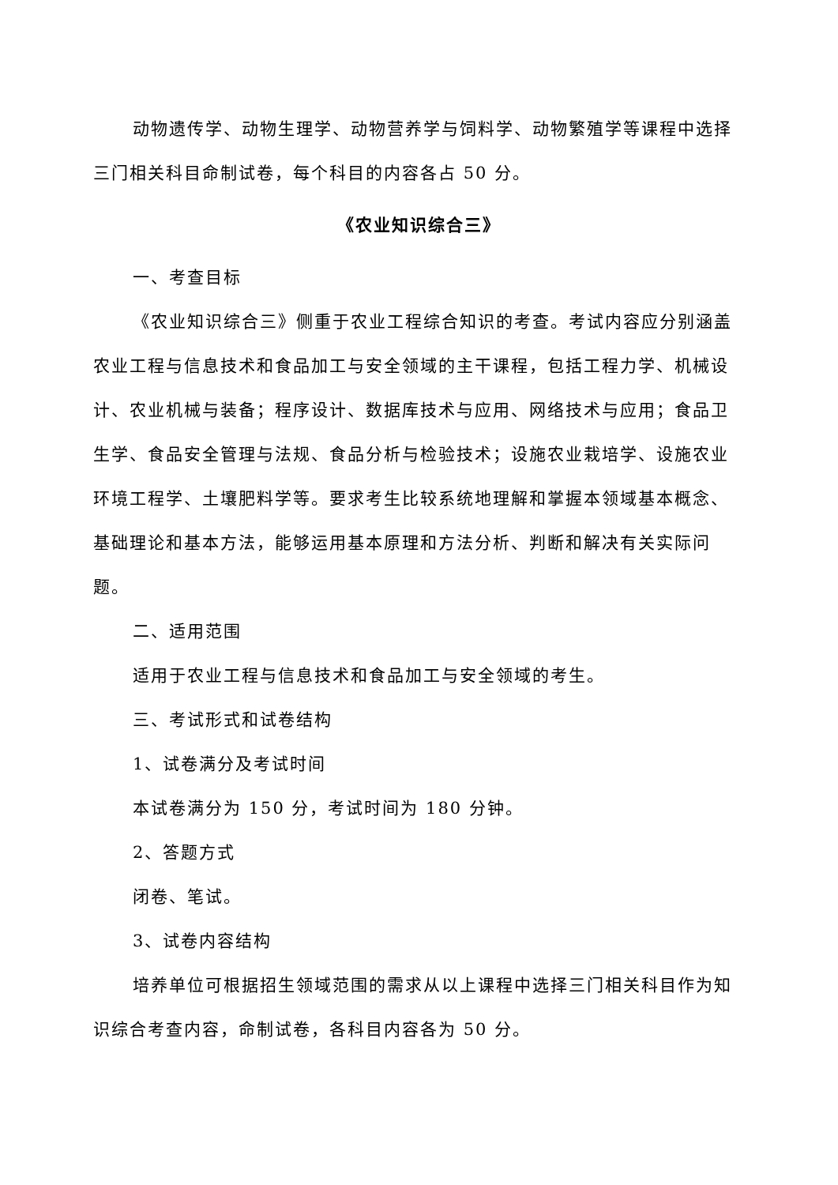动物遗传学、动物生理学、动物营养学与饲料学、动物繁殖学等课程中选择三门相关科目命制试卷，每个科目的内容各占 50 分。
《农业知识综合三》
一、考查目标
《农业知识综合三》侧重于农业工程综合知识的考查。考试内容应分别涵盖农业工程与信息技术和食品加工与安全领域的主干课程，包括工程力学、机械设计、农业机械与装备；程序设计、数据库技术与应用、网络技术与应用；食品卫生学、食品安全管理与法规、食品分析与检验技术；设施农业栽培学、设施农业环境工程学、土壤肥料学等。要求考生比较系统地理解和掌握本领域基本概念、基础理论和基本方法，能够运用基本原理和方法分析、判断和解决有关实际问题。
二、适用范围
适用于农业工程与信息技术和食品加工与安全领域的考生。
三、考试形式和试卷结构
1、试卷满分及考试时间
本试卷满分为 150 分，考试时间为 180 分钟。
2、答题方式
闭卷、笔试。
3、试卷内容结构
培养单位可根据招生领域范围的需求从以上课程中选择三门相关科目作为知识综合考查内容，命制试卷，各科目内容各为 50 分。